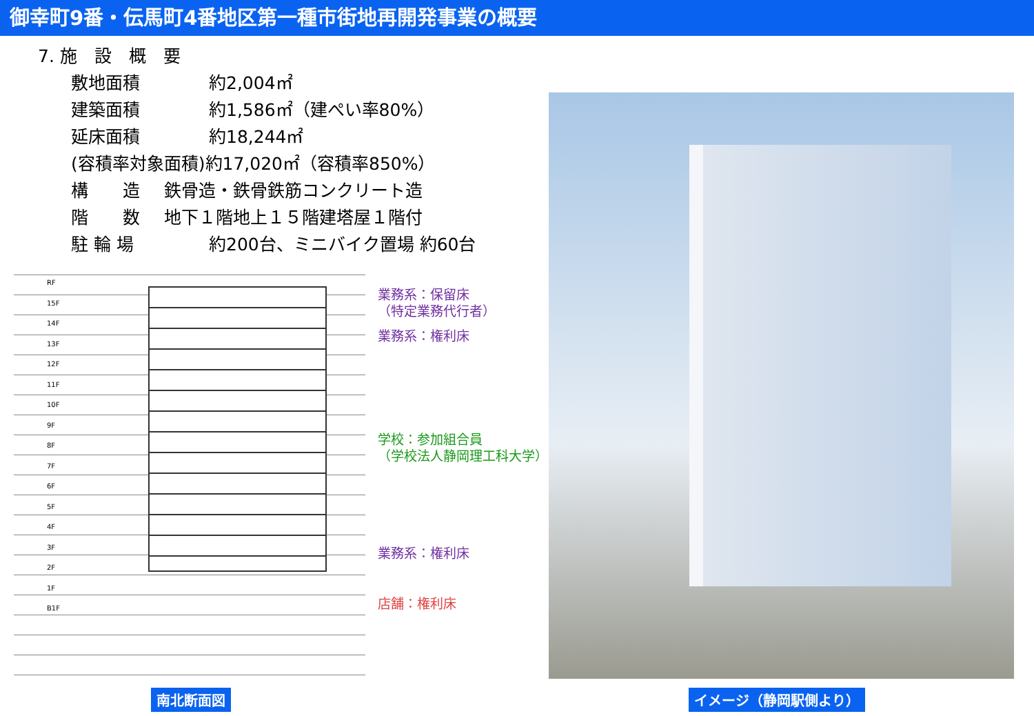御幸町9番・伝馬町4番地区第一種市街地再開発事業の概要
7. 施　設　概　要
敷地面積 約2,004㎡
建築面積 約1,586㎡（建ぺい率80%）
延床面積 約18,244㎡
(容積率対象面積)約17,020㎡（容積率850%）
構　　造 鉄骨造・鉄骨鉄筋コンクリート造
階　　数 地下１階地上１５階建塔屋１階付
駐 輪 場 約200台、ミニバイク置場 約60台
RF
15F
14F
13F
12F
11F
10F
9F
8F
7F
6F
5F
4F
3F
2F
1F
B1F
業務系：保留床
（特定業務代行者）
業務系：権利床
学校：参加組合員
（学校法人静岡理工科大学）
業務系：権利床
店舗：権利床
南北断面図 イメージ（静岡駅側より）